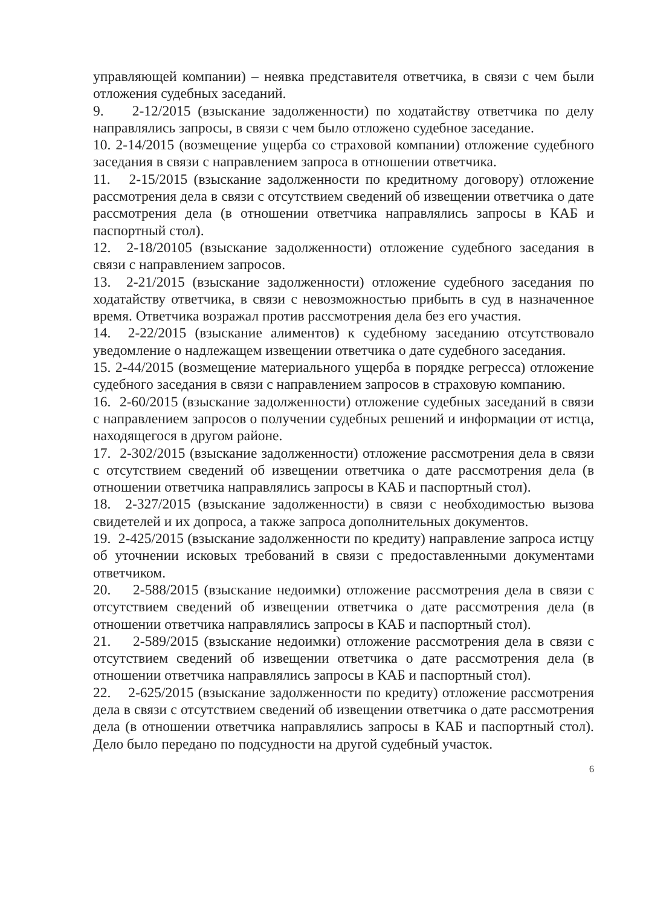управляющей компании) – неявка представителя ответчика, в связи с чем были отложения судебных заседаний.
9. 2-12/2015 (взыскание задолженности) по ходатайству ответчика по делу направлялись запросы, в связи с чем было отложено судебное заседание.
10. 2-14/2015 (возмещение ущерба со страховой компании) отложение судебного заседания в связи с направлением запроса в отношении ответчика.
11. 2-15/2015 (взыскание задолженности по кредитному договору) отложение рассмотрения дела в связи с отсутствием сведений об извещении ответчика о дате рассмотрения дела (в отношении ответчика направлялись запросы в КАБ и паспортный стол).
12. 2-18/20105 (взыскание задолженности) отложение судебного заседания в связи с направлением запросов.
13. 2-21/2015 (взыскание задолженности) отложение судебного заседания по ходатайству ответчика, в связи с невозможностью прибыть в суд в назначенное время. Ответчика возражал против рассмотрения дела без его участия.
14. 2-22/2015 (взыскание алиментов) к судебному заседанию отсутствовало уведомление о надлежащем извещении ответчика о дате судебного заседания.
15. 2-44/2015 (возмещение материального ущерба в порядке регресса) отложение судебного заседания в связи с направлением запросов в страховую компанию.
16. 2-60/2015 (взыскание задолженности) отложение судебных заседаний в связи с направлением запросов о получении судебных решений и информации от истца, находящегося в другом районе.
17. 2-302/2015 (взыскание задолженности) отложение рассмотрения дела в связи с отсутствием сведений об извещении ответчика о дате рассмотрения дела (в отношении ответчика направлялись запросы в КАБ и паспортный стол).
18. 2-327/2015 (взыскание задолженности) в связи с необходимостью вызова свидетелей и их допроса, а также запроса дополнительных документов.
19. 2-425/2015 (взыскание задолженности по кредиту) направление запроса истцу об уточнении исковых требований в связи с предоставленными документами ответчиком.
20. 2-588/2015 (взыскание недоимки) отложение рассмотрения дела в связи с отсутствием сведений об извещении ответчика о дате рассмотрения дела (в отношении ответчика направлялись запросы в КАБ и паспортный стол).
21. 2-589/2015 (взыскание недоимки) отложение рассмотрения дела в связи с отсутствием сведений об извещении ответчика о дате рассмотрения дела (в отношении ответчика направлялись запросы в КАБ и паспортный стол).
22. 2-625/2015 (взыскание задолженности по кредиту) отложение рассмотрения дела в связи с отсутствием сведений об извещении ответчика о дате рассмотрения дела (в отношении ответчика направлялись запросы в КАБ и паспортный стол). Дело было передано по подсудности на другой судебный участок.
6